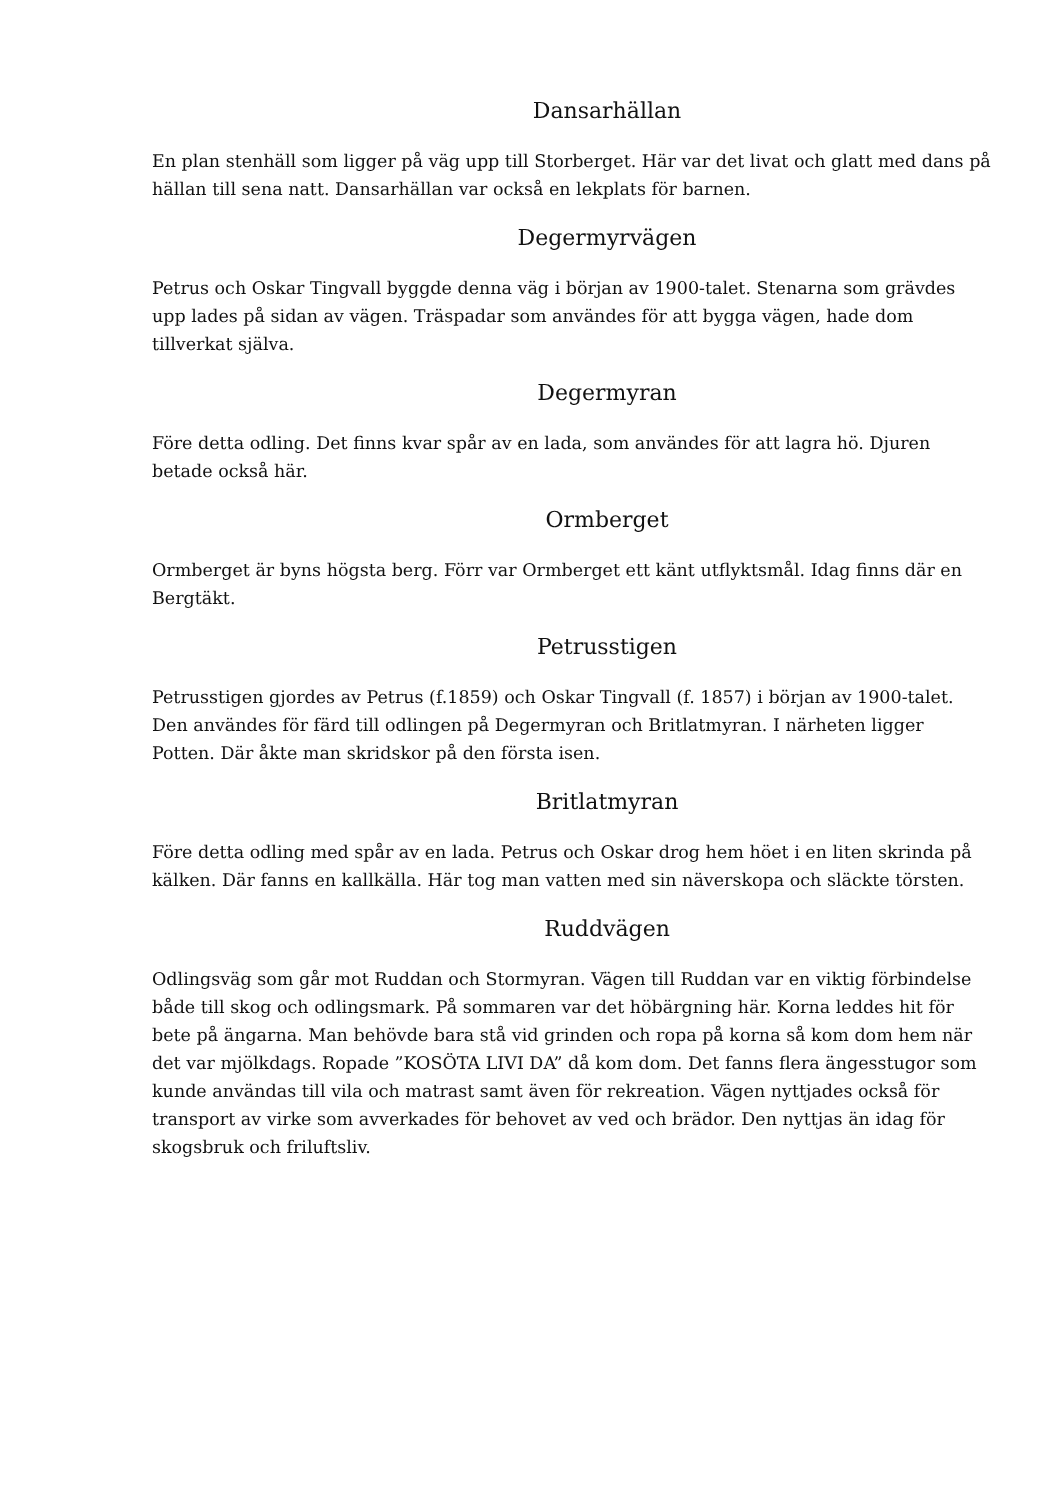Dansarhällan
En plan stenhäll som ligger på väg upp till Storberget. Här var det livat och glatt med dans på hällan till sena natt. Dansarhällan var också en lekplats för barnen.
Degermyrvägen
Petrus och Oskar Tingvall byggde denna väg i början av 1900-talet. Stenarna som grävdes upp lades på sidan av vägen. Träspadar som användes för att bygga vägen, hade dom tillverkat själva.
Degermyran
Före detta odling. Det finns kvar spår av en lada, som användes för att lagra hö. Djuren betade också här.
Ormberget
Ormberget är byns högsta berg. Förr var Ormberget ett känt utflyktsmål. Idag finns där en Bergtäkt.
Petrusstigen
Petrusstigen gjordes av Petrus (f.1859) och Oskar Tingvall (f. 1857) i början av 1900-talet. Den användes för färd till odlingen på Degermyran och Britlatmyran. I närheten ligger Potten. Där åkte man skridskor på den första isen.
Britlatmyran
Före detta odling med spår av en lada. Petrus och Oskar drog hem höet i en liten skrinda på kälken. Där fanns en kallkälla. Här tog man vatten med sin näverskopa och släckte törsten.
Ruddvägen
Odlingsväg som går mot Ruddan och Stormyran. Vägen till Ruddan var en viktig förbindelse både till skog och odlingsmark. På sommaren var det höbärgning här. Korna leddes hit för bete på ängarna. Man behövde bara stå vid grinden och ropa på korna så kom dom hem när det var mjölkdags. Ropade ”KOSÖTA LIVI DA” då kom dom. Det fanns flera ängesstugor som kunde användas till vila och matrast samt även för rekreation. Vägen nyttjades också för transport av virke som avverkades för behovet av ved och brädor. Den nyttjas än idag för skogsbruk och friluftsliv.